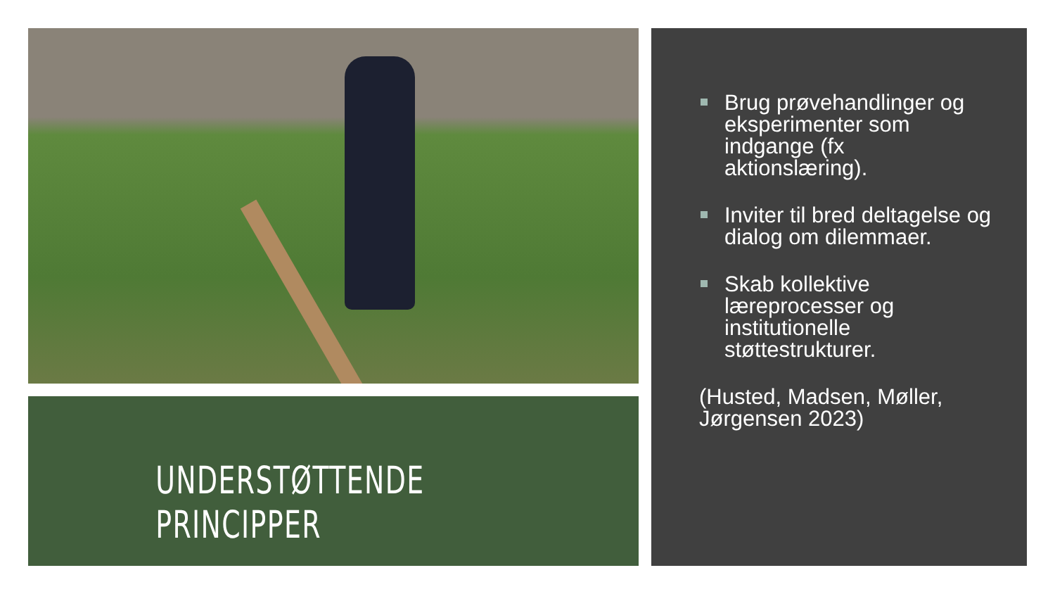UNDERSTØTTENDE PRINCIPPER
Brug prøvehandlinger og eksperimenter som indgange (fx aktionslæring).
Inviter til bred deltagelse og dialog om dilemmaer.
Skab kollektive læreprocesser og institutionelle støttestrukturer.
(Husted, Madsen, Møller, Jørgensen 2023)